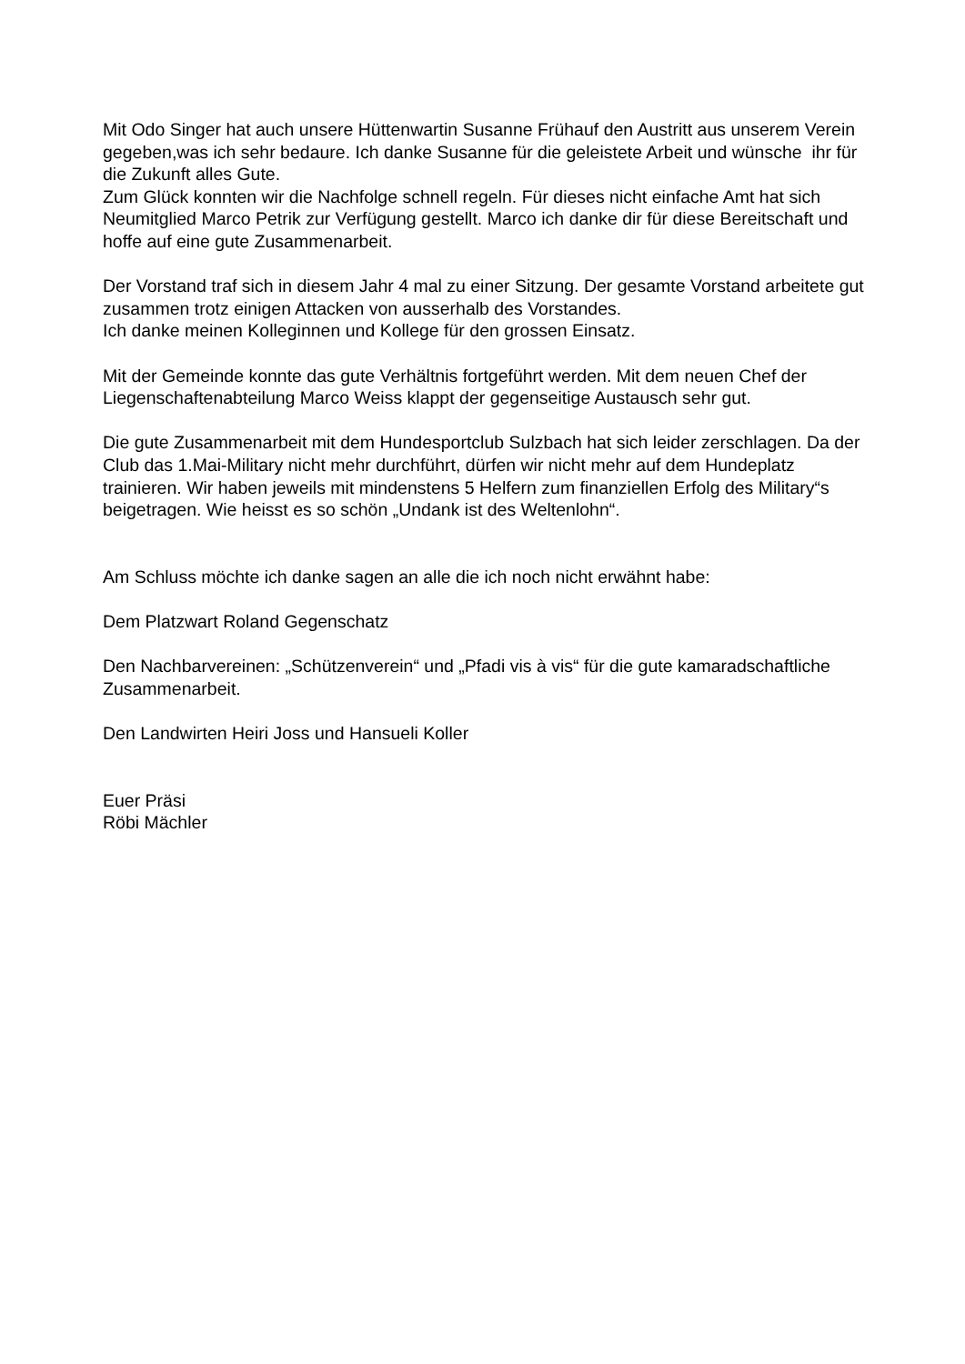Mit Odo Singer hat auch unsere Hüttenwartin Susanne Frühauf den Austritt aus unserem Verein gegeben,was ich sehr bedaure. Ich danke Susanne für die geleistete Arbeit und wünsche ihr für die Zukunft alles Gute.
Zum Glück konnten wir die Nachfolge schnell regeln. Für dieses nicht einfache Amt hat sich Neumitglied Marco Petrik zur Verfügung gestellt. Marco ich danke dir für diese Bereitschaft und hoffe auf eine gute Zusammenarbeit.
Der Vorstand traf sich in diesem Jahr 4 mal zu einer Sitzung. Der gesamte Vorstand arbeitete gut zusammen trotz einigen Attacken von ausserhalb des Vorstandes.
Ich danke meinen Kolleginnen und Kollege für den grossen Einsatz.
Mit der Gemeinde konnte das gute Verhältnis fortgeführt werden. Mit dem neuen Chef der Liegenschaftenabteilung Marco Weiss klappt der gegenseitige Austausch sehr gut.
Die gute Zusammenarbeit mit dem Hundesportclub Sulzbach hat sich leider zerschlagen. Da der Club das 1.Mai-Military nicht mehr durchführt, dürfen wir nicht mehr auf dem Hundeplatz trainieren. Wir haben jeweils mit mindenstens 5 Helfern zum finanziellen Erfolg des Military“s beigetragen. Wie heisst es so schön „Undank ist des Weltenlohn“.
Am Schluss möchte ich danke sagen an alle die ich noch nicht erwähnt habe:
Dem Platzwart Roland Gegenschatz
Den Nachbarvereinen: „Schützenverein“ und „Pfadi vis à vis“ für die gute kamaradschaftliche Zusammenarbeit.
Den Landwirten Heiri Joss und Hansueli Koller
Euer Präsi
Röbi Mächler